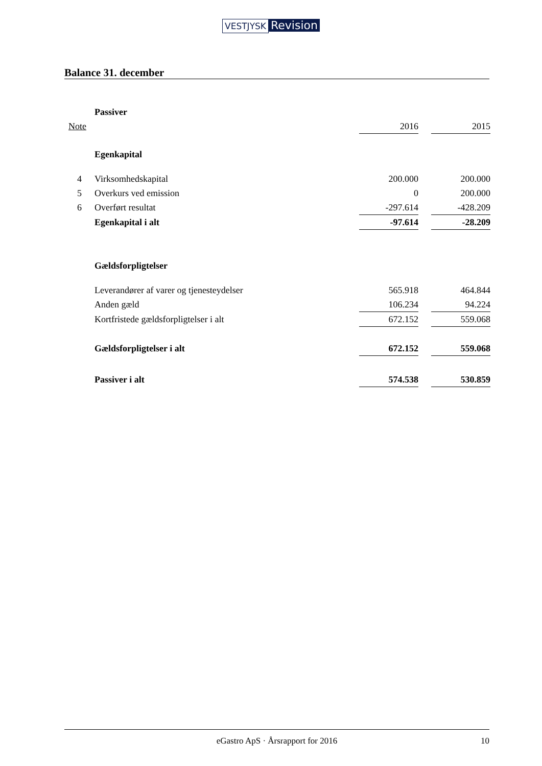VESTJYSK Revision
Balance 31. december
| | Passiver | | | |
| Note | | 2016 | | 2015 |
| | Egenkapital | | | |
| 4 | Virksomhedskapital | 200.000 | | 200.000 |
| 5 | Overkurs ved emission | 0 | | 200.000 |
| 6 | Overført resultat | -297.614 | | -428.209 |
| | Egenkapital i alt | -97.614 | | -28.209 |
| | Gældsforpligtelser | | | |
| | Leverandører af varer og tjenesteydelser | 565.918 | | 464.844 |
| | Anden gæld | 106.234 | | 94.224 |
| | Kortfristede gældsforpligtelser i alt | 672.152 | | 559.068 |
| | Gældsforpligtelser i alt | 672.152 | | 559.068 |
| | Passiver i alt | 574.538 | | 530.859 |
eGastro ApS · Årsrapport for 2016 10